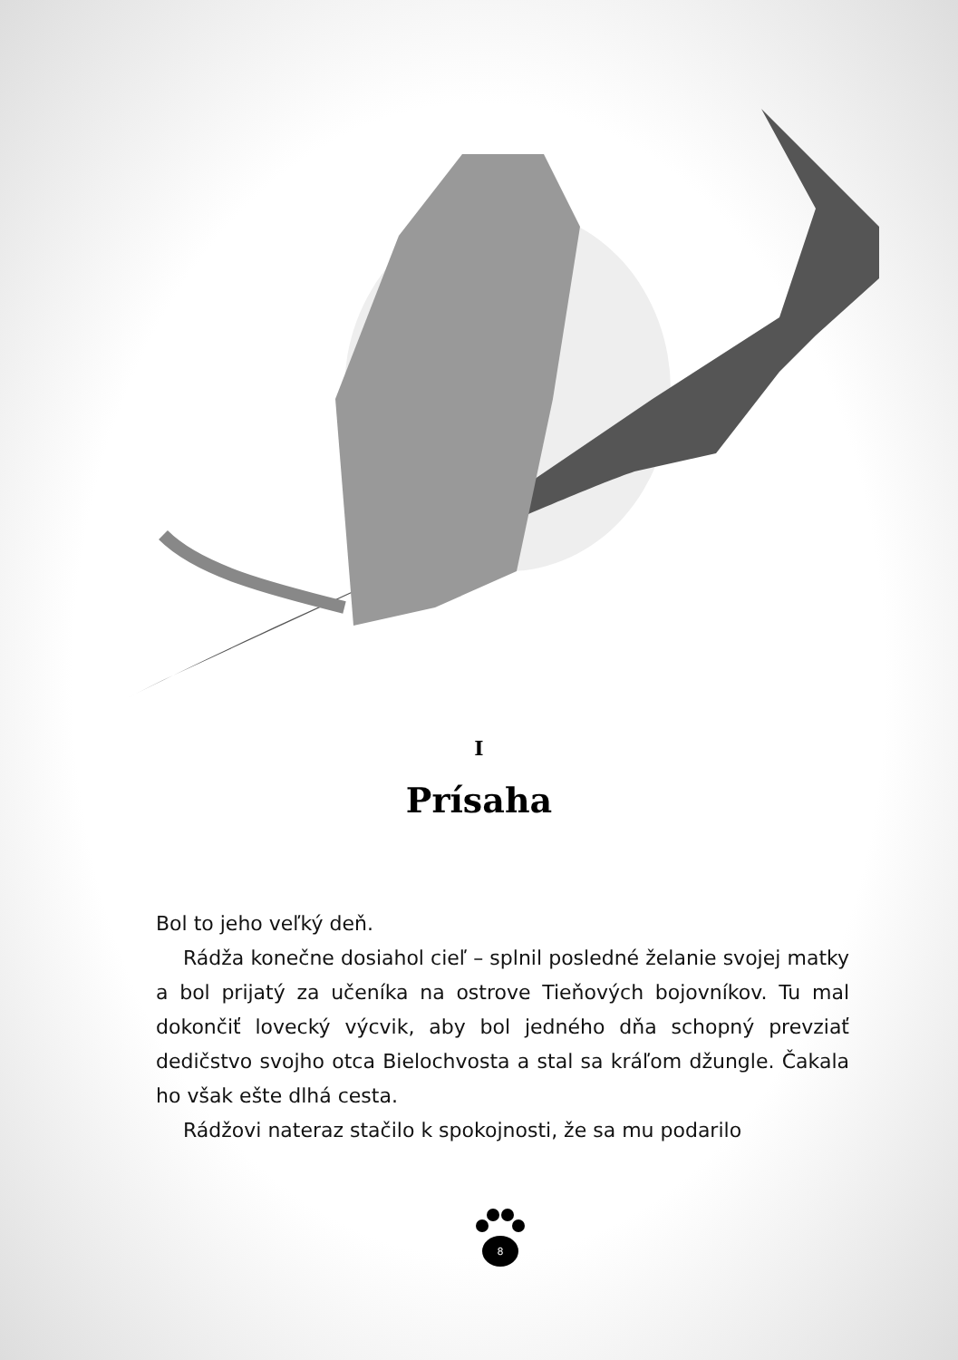I
Prísaha
Bol to jeho veľký deň.
Rádža konečne dosiahol cieľ – splnil posledné želanie svojej matky a bol prijatý za učeníka na ostrove Tieňových bojovníkov. Tu mal dokončiť lovecký výcvik, aby bol jedného dňa schopný prevziať dedičstvo svojho otca Bielochvosta a stal sa kráľom džungle. Čakala ho však ešte dlhá cesta.
Rádžovi nateraz stačilo k spokojnosti, že sa mu podarilo
8